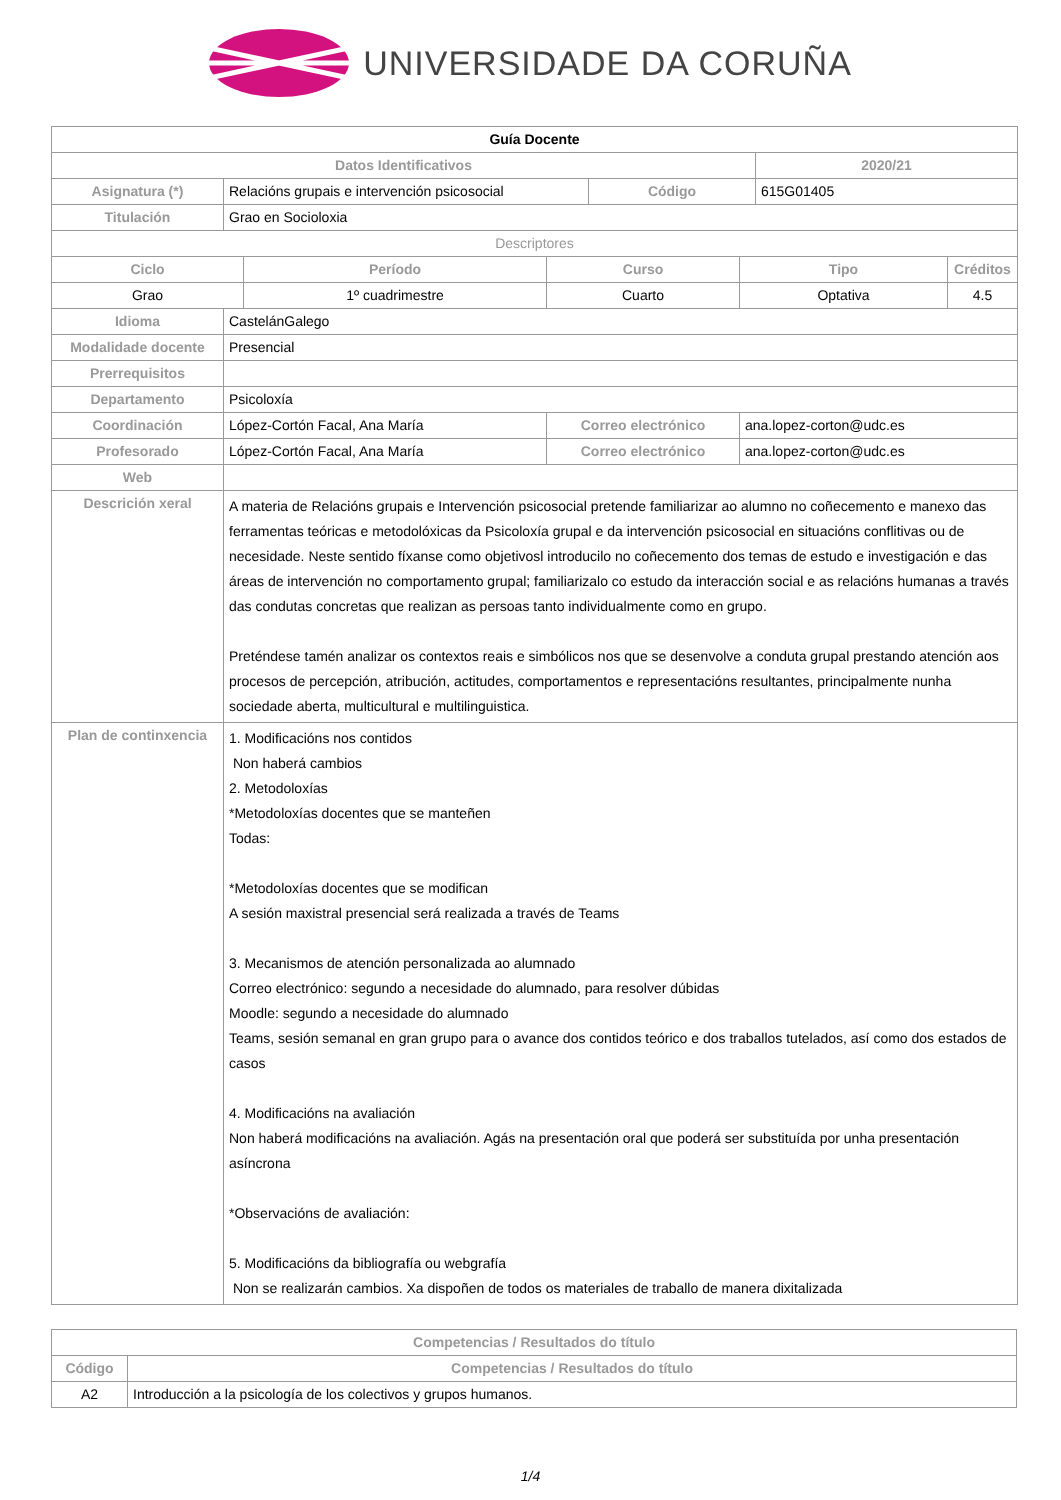UNIVERSIDADE DA CORUÑA
| Guía Docente | | | | | | | |
| --- | --- | --- | --- | --- | --- | --- | --- |
| Datos Identificativos | | | | | | 2020/21 | |
| Asignatura (*) | Relacións grupais e intervención psicosocial | | | Código | | 615G01405 | |
| Titulación | Grao en Socioloxia | | | | | | |
| Descriptores | | | | | | | |
| Ciclo | | Período | Curso | | Tipo | | Créditos |
| Grao | | 1º cuadrimestre | Cuarto | | Optativa | | 4.5 |
| Idioma | CastelánGalego | | | | | | |
| Modalidade docente | Presencial | | | | | | |
| Prerrequisitos | | | | | | | |
| Departamento | Psicoloxía | | | | | | |
| Coordinación | López-Cortón Facal, Ana María | | Correo electrónico | | ana.lopez-corton@udc.es | | |
| Profesorado | López-Cortón Facal, Ana María | | Correo electrónico | | ana.lopez-corton@udc.es | | |
| Web | | | | | | | |
| Descrición xeral | A materia de Relacións grupais e Intervención psicosocial pretende familiarizar ao alumno no coñecemento e manexo das ferramentas teóricas e metodolóxicas da Psicoloxía grupal e da intervención psicosocial en situacións conflitivas ou de necesidade. Neste sentido fíxanse como objetivosl introducilo no coñecemento dos temas de estudo e investigación e das áreas de intervención no comportamento grupal; familiarizalo co estudo da interacción social e as relacións humanas a través das condutas concretas que realizan as persoas tanto individualmente como en grupo. Preténdese tamén analizar os contextos reais e simbólicos nos que se desenvolve a conduta grupal prestando atención aos procesos de percepción, atribución, actitudes, comportamentos e representacións resultantes, principalmente nunha sociedade aberta, multicultural e multilinguistica. | | | | | | |
| Plan de continxencia | 1. Modificacións nos contidos Non haberá cambios 2. Metodoloxías *Metodoloxías docentes que se manteñen Todas: *Metodoloxías docentes que se modifican A sesión maxistral presencial será realizada a través de Teams 3. Mecanismos de atención personalizada ao alumnado Correo electrónico: segundo a necesidade do alumnado, para resolver dúbidas Moodle: segundo a necesidade do alumnado Teams, sesión semanal en gran grupo para o avance dos contidos teórico e dos traballos tutelados, así como dos estados de casos 4. Modificacións na avaliación Non haberá modificacións na avaliación. Agás na presentación oral que poderá ser substituída por unha presentación asíncrona *Observacións de avaliación: 5. Modificacións da bibliografía ou webgrafía Non se realizarán cambios. Xa dispoñen de todos os materiales de traballo de manera dixitalizada | | | | | | |
| Competencias / Resultados do título | |
| --- | --- |
| Código | Competencias / Resultados do título |
| A2 | Introducción a la psicología de los colectivos y grupos humanos. |
1/4